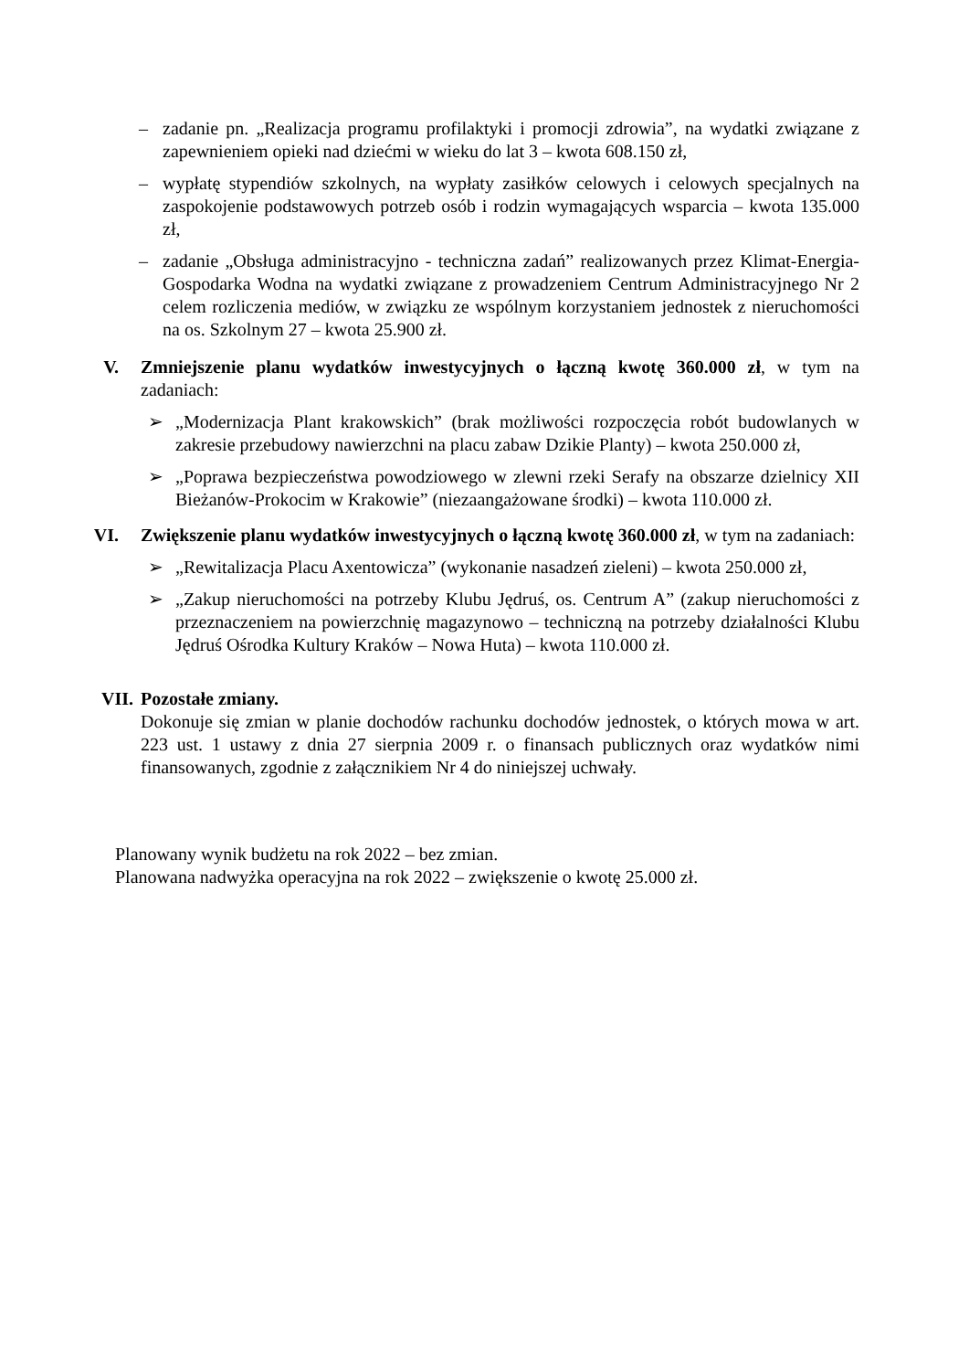– zadanie pn. „Realizacja programu profilaktyki i promocji zdrowia”, na wydatki związane z zapewnieniem opieki nad dziećmi w wieku do lat 3 – kwota 608.150 zł,
– wypłatę stypendiów szkolnych, na wypłaty zasiłków celowych i celowych specjalnych na zaspokojenie podstawowych potrzeb osób i rodzin wymagających wsparcia – kwota 135.000 zł,
– zadanie „Obsługa administracyjno - techniczna zadań” realizowanych przez Klimat-Energia-Gospodarka Wodna na wydatki związane z prowadzeniem Centrum Administracyjnego Nr 2 celem rozliczenia mediów, w związku ze wspólnym korzystaniem jednostek z nieruchomości na os. Szkolnym 27 – kwota 25.900 zł.
V. Zmniejszenie planu wydatków inwestycyjnych o łączną kwotę 360.000 zł, w tym na zadaniach:
➢ „Modernizacja Plant krakowskich” (brak możliwości rozpoczęcia robót budowlanych w zakresie przebudowy nawierzchni na placu zabaw Dzikie Planty) – kwota 250.000 zł,
➢ „Poprawa bezpieczeństwa powodziowego w zlewni rzeki Serafy na obszarze dzielnicy XII Bieżanów-Prokocim w Krakowie” (niezaangażowane środki) – kwota 110.000 zł.
VI.
Zwiększenie planu wydatków inwestycyjnych o łączną kwotę 360.000 zł, w tym na zadaniach:
➢ „Rewitalizacja Placu Axentowicza” (wykonanie nasadzeń zieleni) – kwota 250.000 zł,
➢ „Zakup nieruchomości na potrzeby Klubu Jędruś, os. Centrum A” (zakup nieruchomości z przeznaczeniem na powierzchnię magazynowo – techniczną na potrzeby działalności Klubu Jędruś Ośrodka Kultury Kraków – Nowa Huta) – kwota 110.000 zł.
VII.
Pozostałe zmiany.
Dokonuje się zmian w planie dochodów rachunku dochodów jednostek, o których mowa w art. 223 ust. 1 ustawy z dnia 27 sierpnia 2009 r. o finansach publicznych oraz wydatków nimi finansowanych, zgodnie z załącznikiem Nr 4 do niniejszej uchwały.
Planowany wynik budżetu na rok 2022 – bez zmian.
Planowana nadwyżka operacyjna na rok 2022 – zwiększenie o kwotę 25.000 zł.